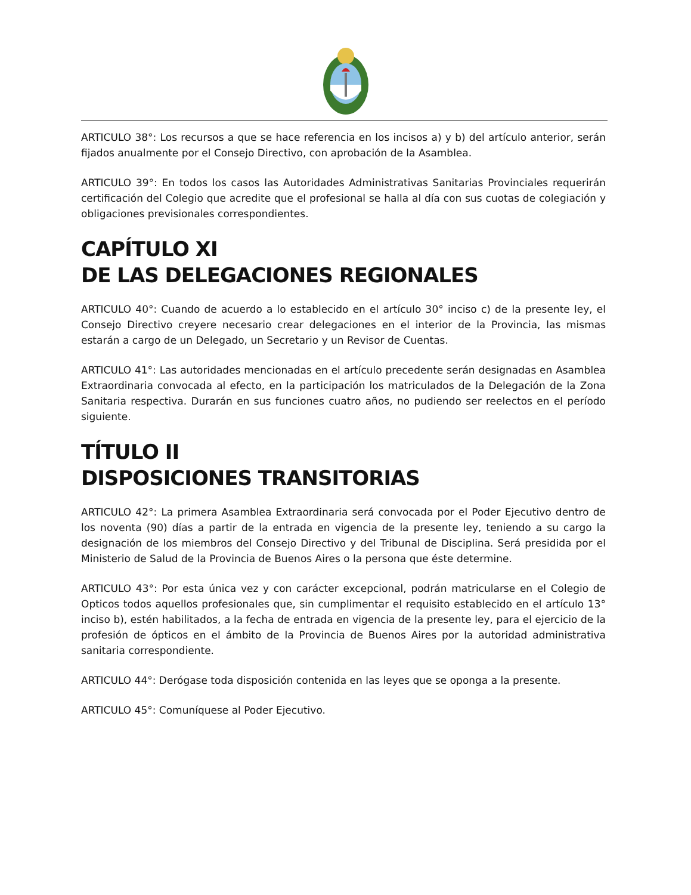ARTICULO 38°: Los recursos a que se hace referencia en los incisos a) y b) del artículo anterior, serán fijados anualmente por el Consejo Directivo, con aprobación de la Asamblea.
ARTICULO 39°: En todos los casos las Autoridades Administrativas Sanitarias Provinciales requerirán certificación del Colegio que acredite que el profesional se halla al día con sus cuotas de colegiación y obligaciones previsionales correspondientes.
CAPÍTULO XI
DE LAS DELEGACIONES REGIONALES
ARTICULO 40°: Cuando de acuerdo a lo establecido en el artículo 30° inciso c) de la presente ley, el Consejo Directivo creyere necesario crear delegaciones en el interior de la Provincia, las mismas estarán a cargo de un Delegado, un Secretario y un Revisor de Cuentas.
ARTICULO 41°: Las autoridades mencionadas en el artículo precedente serán designadas en Asamblea Extraordinaria convocada al efecto, en la participación los matriculados de la Delegación de la Zona Sanitaria respectiva. Durarán en sus funciones cuatro años, no pudiendo ser reelectos en el período siguiente.
TÍTULO II
DISPOSICIONES TRANSITORIAS
ARTICULO 42°: La primera Asamblea Extraordinaria será convocada por el Poder Ejecutivo dentro de los noventa (90) días a partir de la entrada en vigencia de la presente ley, teniendo a su cargo la designación de los miembros del Consejo Directivo y del Tribunal de Disciplina. Será presidida por el Ministerio de Salud de la Provincia de Buenos Aires o la persona que éste determine.
ARTICULO 43°: Por esta única vez y con carácter excepcional, podrán matricularse en el Colegio de Opticos todos aquellos profesionales que, sin cumplimentar el requisito establecido en el artículo 13° inciso b), estén habilitados, a la fecha de entrada en vigencia de la presente ley, para el ejercicio de la profesión de ópticos en el ámbito de la Provincia de Buenos Aires por la autoridad administrativa sanitaria correspondiente.
ARTICULO 44°: Derógase toda disposición contenida en las leyes que se oponga a la presente.
ARTICULO 45°: Comuníquese al Poder Ejecutivo.